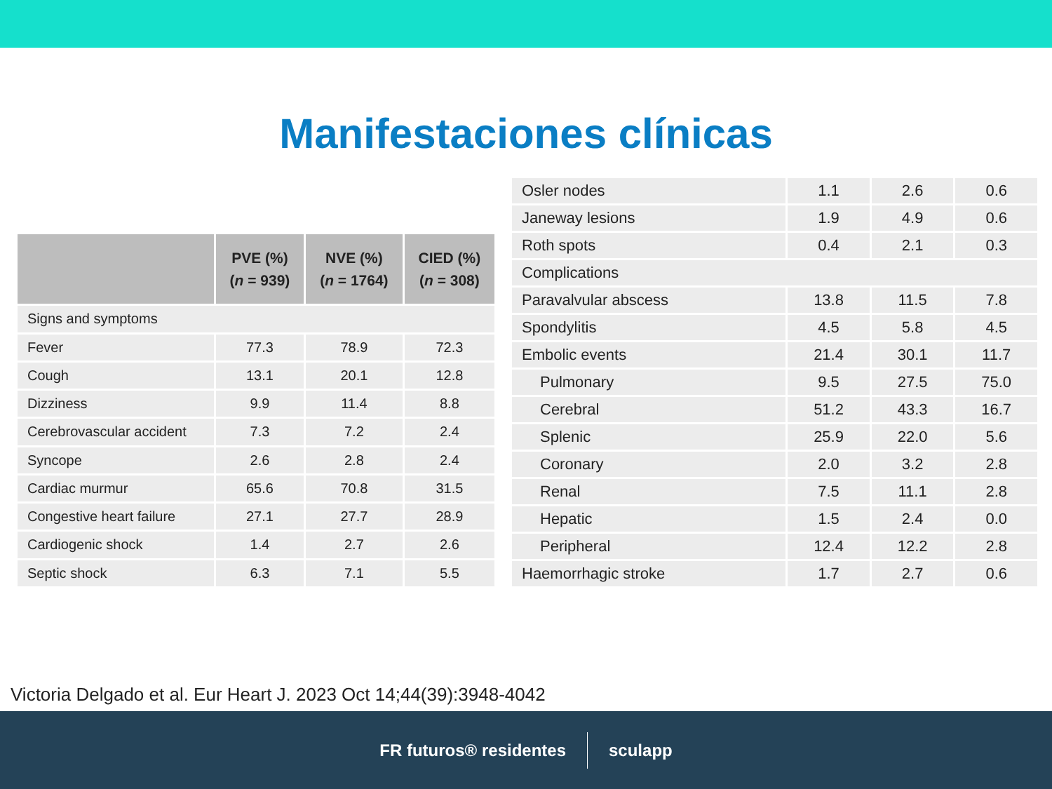Manifestaciones clínicas
| | PVE (%) ( n = 939) | NVE (%) ( n = 1764) | CIED (%) ( n = 308) |
| --- | --- | --- | --- |
| Signs and symptoms | | | |
| Fever | 77.3 | 78.9 | 72.3 |
| Cough | 13.1 | 20.1 | 12.8 |
| Dizziness | 9.9 | 11.4 | 8.8 |
| Cerebrovascular accident | 7.3 | 7.2 | 2.4 |
| Syncope | 2.6 | 2.8 | 2.4 |
| Cardiac murmur | 65.6 | 70.8 | 31.5 |
| Congestive heart failure | 27.1 | 27.7 | 28.9 |
| Cardiogenic shock | 1.4 | 2.7 | 2.6 |
| Septic shock | 6.3 | 7.1 | 5.5 |
| Osler nodes | 1.1 | 2.6 | 0.6 |
| Janeway lesions | 1.9 | 4.9 | 0.6 |
| Roth spots | 0.4 | 2.1 | 0.3 |
| Complications | | | |
| Paravalvular abscess | 13.8 | 11.5 | 7.8 |
| Spondylitis | 4.5 | 5.8 | 4.5 |
| Embolic events | 21.4 | 30.1 | 11.7 |
| Pulmonary | 9.5 | 27.5 | 75.0 |
| Cerebral | 51.2 | 43.3 | 16.7 |
| Splenic | 25.9 | 22.0 | 5.6 |
| Coronary | 2.0 | 3.2 | 2.8 |
| Renal | 7.5 | 11.1 | 2.8 |
| Hepatic | 1.5 | 2.4 | 0.0 |
| Peripheral | 12.4 | 12.2 | 2.8 |
| Haemorrhagic stroke | 1.7 | 2.7 | 0.6 |
Victoria Delgado et al. Eur Heart J. 2023 Oct 14;44(39):3948-4042
FR futuros® residentes sculapp